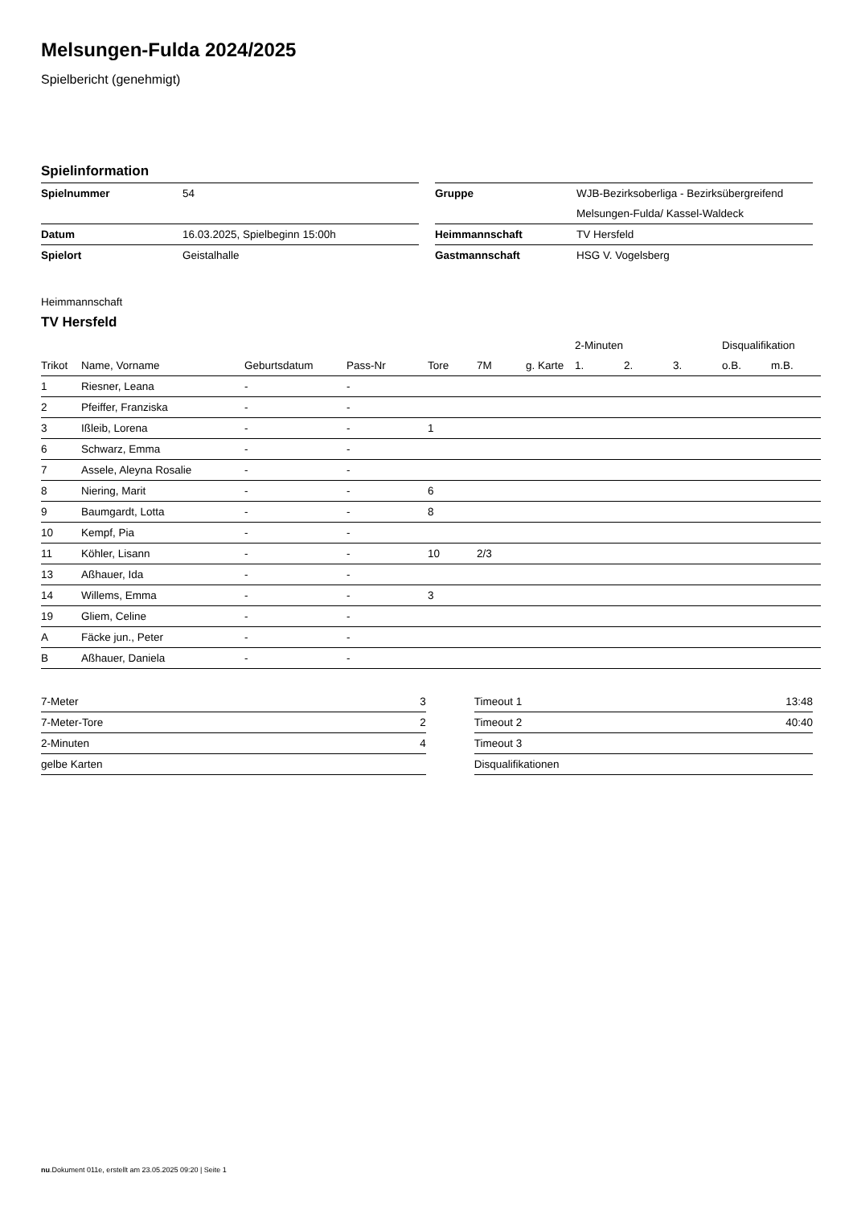Melsungen-Fulda 2024/2025
Spielbericht (genehmigt)
Spielinformation
| Spielnummer | 54 |
| Datum | 16.03.2025, Spielbeginn 15:00h |
| Spielort | Geistalhalle |
| Gruppe | WJB-Bezirksoberliga - Bezirksübergreifend |
| | Melsungen-Fulda/ Kassel-Waldeck |
| Heimmannschaft | TV Hersfeld |
| Gastmannschaft | HSG V. Vogelsberg |
Heimmannschaft
TV Hersfeld
| | | | | | | | 2-Minuten | | | Disqualifikation | |
| --- | --- | --- | --- | --- | --- | --- | --- | --- | --- | --- | --- |
| Trikot | Name, Vorname | Geburtsdatum | Pass-Nr | Tore | 7M | g. Karte | 1. | 2. | 3. | o.B. | m.B. |
| 1 | Riesner, Leana | - | - | | | | | | | | |
| 2 | Pfeiffer, Franziska | - | - | | | | | | | | |
| 3 | Ißleib, Lorena | - | - | 1 | | | | | | | |
| 6 | Schwarz, Emma | - | - | | | | | | | | |
| 7 | Assele, Aleyna Rosalie | - | - | | | | | | | | |
| 8 | Niering, Marit | - | - | 6 | | | | | | | |
| 9 | Baumgardt, Lotta | - | - | 8 | | | | | | | |
| 10 | Kempf, Pia | - | - | | | | | | | | |
| 11 | Köhler, Lisann | - | - | 10 | 2/3 | | | | | | |
| 13 | Aßhauer, Ida | - | - | | | | | | | | |
| 14 | Willems, Emma | - | - | 3 | | | | | | | |
| 19 | Gliem, Celine | - | - | | | | | | | | |
| A | Fäcke jun., Peter | - | - | | | | | | | | |
| B | Aßhauer, Daniela | - | - | | | | | | | | |
| 7-Meter | 3 |
| 7-Meter-Tore | 2 |
| 2-Minuten | 4 |
| gelbe Karten | |
| Timeout 1 | 13:48 |
| Timeout 2 | 40:40 |
| Timeout 3 | |
| Disqualifikationen | |
nu.Dokument 011e, erstellt am 23.05.2025 09:20 | Seite 1